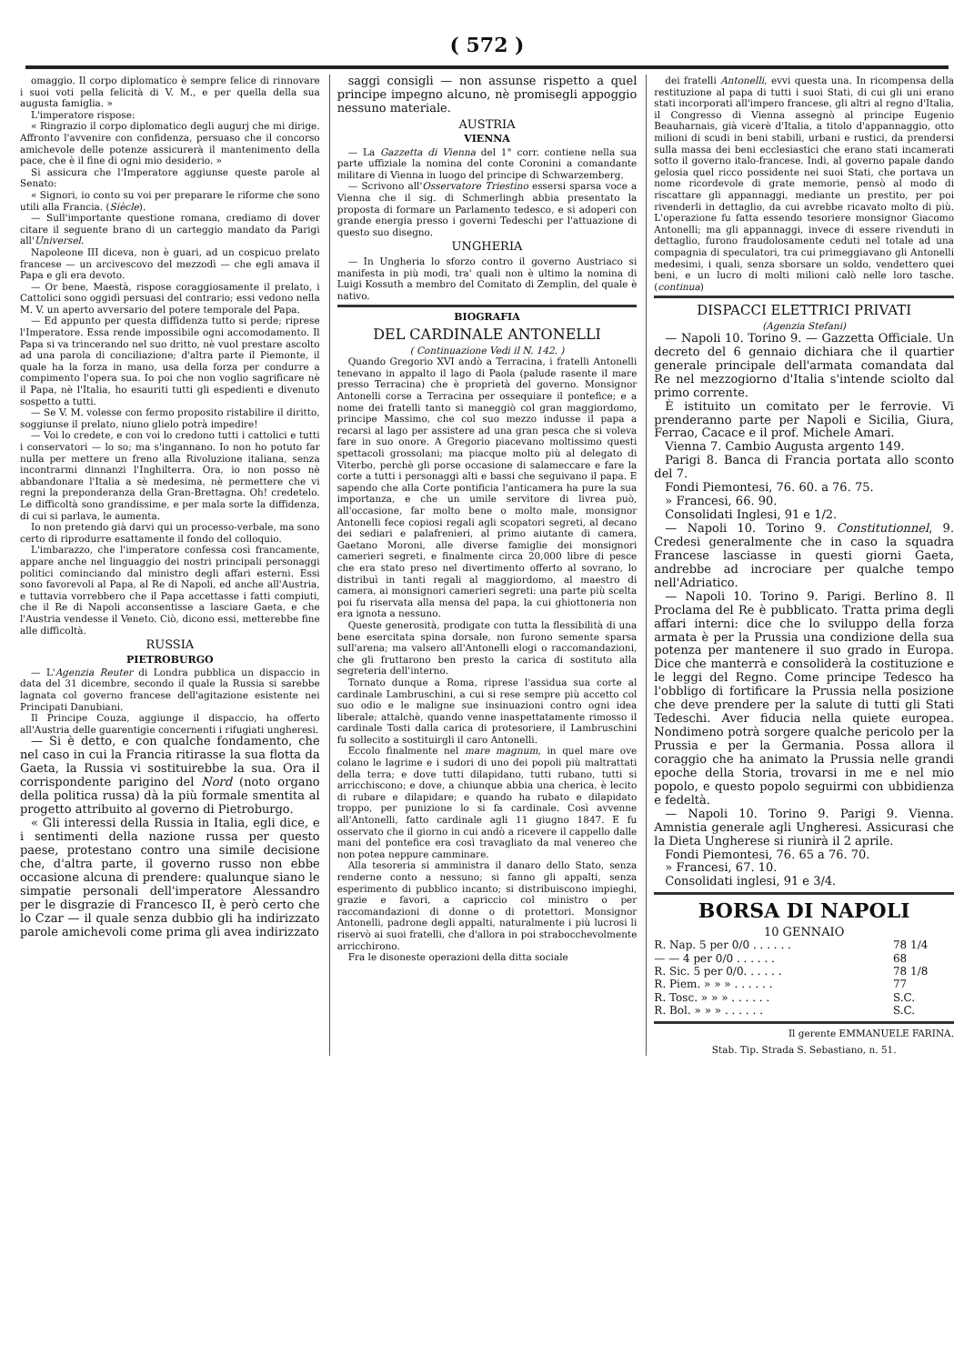( 572 )
omaggio. Il corpo diplomatico è sempre felice di rinnovare i suoi voti pella felicità di V. M., e per quella della sua augusta famiglia. »
L'imperatore rispose:
« Ringrazio il corpo diplomatico degli augurj che mi dirige. Affronto l'avvenire con confidenza, persuaso che il concorso amichevole delle potenze assicurerà il mantenimento della pace, che è il fine di ogni mio desiderio. »
Si assicura che l'Imperatore aggiunse queste parole al Senato:
« Signori, io conto su voi per preparare le riforme che sono utili alla Francia. (Siècle).
— Sull'importante questione romana, crediamo di dover citare il seguente brano di un carteggio mandato da Parigi all'Universel.
Napoleone III diceva, non è guari, ad un cospicuo prelato francese — un arcivescovo del mezzodì — che egli amava il Papa e gli era devoto.
— Or bene, Maestà, rispose coraggiosamente il prelato, i Cattolici sono oggidì persuasi del contrario; essi vedono nella M. V. un aperto avversario del potere temporale del Papa.
— Ed appunto per questa diffidenza tutto si perde; riprese l'Imperatore. Essa rende impossibile ogni accomodamento. Il Papa si va trincerando nel suo dritto, nè vuol prestare ascolto ad una parola di conciliazione; d'altra parte il Piemonte, il quale ha la forza in mano, usa della forza per condurre a compimento l'opera sua. Io poi che non voglio sagrificare nè il Papa, nè l'Italia, ho esauriti tutti gli espedienti e divenuto sospetto a tutti.
— Se V. M. volesse con fermo proposito ristabilire il diritto, soggiunse il prelato, niuno glielo potrà impedire!
— Voi lo credete, e con voi lo credono tutti i cattolici e tutti i conservatori — lo so; ma s'ingannano. Io non ho potuto far nulla per mettere un freno alla Rivoluzione italiana, senza incontrarmi dinnanzi l'Inghilterra. Ora, io non posso nè abbandonare l'Italia a sè medesima, nè permettere che vi regni la preponderanza della Gran-Brettagna. Oh! credetelo. Le difficoltà sono grandissime, e per mala sorte la diffidenza, di cui si parlava, le aumenta.
Io non pretendo già darvi qui un processo-verbale, ma sono certo di riprodurre esattamente il fondo del colloquio.
L'imbarazzo, che l'imperatore confessa così francamente, appare anche nel linguaggio dei nostri principali personaggi politici cominciando dal ministro degli affari esterni. Essi sono favorevoli al Papa, al Re di Napoli, ed anche all'Austria, e tuttavia vorrebbero che il Papa accettasse i fatti compiuti, che il Re di Napoli acconsentisse a lasciare Gaeta, e che l'Austria vendesse il Veneto. Ciò, dicono essi, metterebbe fine alle difficoltà.
RUSSIA
PIETROBURGO
— L'Agenzia Reuter di Londra pubblica un dispaccio in data del 31 dicembre, secondo il quale la Russia si sarebbe lagnata col governo francese dell'agitazione esistente nei Principati Danubiani.
Il Principe Couza, aggiunge il dispaccio, ha offerto all'Austria delle guarentigie concernenti i rifugiati ungheresi.
— Si è detto, e con qualche fondamento, che nel caso in cui la Francia ritirasse la sua flotta da Gaeta, la Russia vi sostituirebbe la sua. Ora il corrispondente parigino del Nord (noto organo della politica russa) dà la più formale smentita al progetto attribuito al governo di Pietroburgo.
« Gli interessi della Russia in Italia, egli dice, e i sentimenti della nazione russa per questo paese, protestano contro una simile decisione che, d'altra parte, il governo russo non ebbe occasione alcuna di prendere: qualunque siano le simpatie personali dell'imperatore Alessandro per le disgrazie di Francesco II, è però certo che lo Czar — il quale senza dubbio gli ha indirizzato parole amichevoli come prima gli avea indirizzato
saggi consigli — non assunse rispetto a quel principe impegno alcuno, nè promisegli appoggio nessuno materiale.
AUSTRIA
VIENNA
— La Gazzetta di Vienna del 1° corr. contiene nella sua parte uffiziale la nomina del conte Coronini a comandante militare di Vienna in luogo del principe di Schwarzemberg.
— Scrivono all'Osservatore Triestino essersi sparsa voce a Vienna che il sig. di Schmerlingh abbia presentato la proposta di formare un Parlamento tedesco, e si adoperi con grande energia presso i governi Tedeschi per l'attuazione di questo suo disegno.
UNGHERIA
— In Ungheria lo sforzo contro il governo Austriaco si manifesta in più modi, tra' quali non è ultimo la nomina di Luigi Kossuth a membro del Comitato di Zemplin, del quale è nativo.
BIOGRAFIA
DEL CARDINALE ANTONELLI
( Continuazione Vedi il N. 142. )
Quando Gregorio XVI andò a Terracina, i fratelli Antonelli tenevano in appalto il lago di Paola (palude rasente il mare presso Terracina) che è proprietà del governo. Monsignor Antonelli corse a Terracina per ossequiare il pontefice; e a nome dei fratelli tanto si maneggiò col gran maggiordomo, principe Massimo, che col suo mezzo indusse il papa a recarsi al lago per assistere ad una gran pesca che si voleva fare in suo onore. A Gregorio piacevano moltissimo questi spettacoli grossolani; ma piacque molto più al delegato di Viterbo, perchè gli porse occasione di salameccare e fare la corte a tutti i personaggi alti e bassi che seguivano il papa. E sapendo che alla Corte pontificia l'anticamera ha pure la sua importanza, e che un umile servitore di livrea può, all'occasione, far molto bene o molto male, monsignor Antonelli fece copiosi regali agli scopatori segreti, al decano dei sediari e palafrenieri, al primo aiutante di camera, Gaetano Moroni, alle diverse famiglie dei monsignori camerieri segreti, e finalmente circa 20,000 libre di pesce che era stato preso nel divertimento offerto al sovrano, lo distribuì in tanti regali al maggiordomo, al maestro di camera, ai monsignori camerieri segreti: una parte più scelta poi fu riservata alla mensa del papa, la cui ghiottoneria non era ignota a nessuno.
Queste generosità, prodigate con tutta la flessibilità di una bene esercitata spina dorsale, non furono semente sparsa sull'arena; ma valsero all'Antonelli elogi o raccomandazioni, che gli fruttarono ben presto la carica di sostituto alla segreteria dell'interno.
Tornato dunque a Roma, riprese l'assidua sua corte al cardinale Lambruschini, a cui si rese sempre più accetto col suo odio e le maligne sue insinuazioni contro ogni idea liberale; attalchè, quando venne inaspettatamente rimosso il cardinale Tosti dalla carica di protesoriere, il Lambruschini fu sollecito a sostituirgli il caro Antonelli.
Eccolo finalmente nel mare magnum, in quel mare ove colano le lagrime e i sudori di uno dei popoli più maltrattati della terra; e dove tutti dilapidano, tutti rubano, tutti si arricchiscono; e dove, a chiunque abbia una cherica, è lecito di rubare e dilapidare; e quando ha rubato e dilapidato troppo, per punizione lo si fa cardinale. Così avvenne all'Antonelli, fatto cardinale agli 11 giugno 1847. E fu osservato che il giorno in cui andò a ricevere il cappello dalle mani del pontefice era così travagliato da mal venereo che non potea neppure camminare.
Alla tesoreria si amministra il danaro dello Stato, senza renderne conto a nessuno; si fanno gli appalti, senza esperimento di pubblico incanto; si distribuiscono impieghi, grazie e favori, a capriccio col ministro o per raccomandazioni di donne o di protettori. Monsignor Antonelli, padrone degli appalti, naturalmente i più lucrosi li riservò ai suoi fratelli, che d'allora in poi strabocchevolmente arricchirono.
Fra le disoneste operazioni della ditta sociale
dei fratelli Antonelli, evvi questa una. In ricompensa della restituzione al papa di tutti i suoi Stati, di cui gli uni erano stati incorporati all'impero francese, gli altri al regno d'Italia, il Congresso di Vienna assegnò al principe Eugenio Beauharnais, già vicerè d'Italia, a titolo d'appannaggio, otto milioni di scudi in beni stabili, urbani e rustici, da prendersi sulla massa dei beni ecclesiastici che erano stati incamerati sotto il governo italo-francese. Indi, al governo papale dando gelosia quel ricco possidente nei suoi Stati, che portava un nome ricordevole di grate memorie, pensò al modo di riscattare gli appannaggi, mediante un prestito, per poi rivenderli in dettaglio, da cui avrebbe ricavato molto di più. L'operazione fu fatta essendo tesoriere monsignor Giacomo Antonelli; ma gli appannaggi, invece di essere rivenduti in dettaglio, furono fraudolosamente ceduti nel totale ad una compagnia di speculatori, tra cui primeggiavano gli Antonelli medesimi, i quali, senza sborsare un soldo, vendettero quei beni, e un lucro di molti milioni calò nelle loro tasche. (continua)
DISPACCI ELETTRICI PRIVATI
(Agenzia Stefani)
— Napoli 10. Torino 9. — Gazzetta Officiale. Un decreto del 6 gennaio dichiara che il quartier generale principale dell'armata comandata dal Re nel mezzogiorno d'Italia s'intende sciolto dal primo corrente.
È istituito un comitato per le ferrovie. Vi prenderanno parte per Napoli e Sicilia, Giura, Ferrao, Cacace e il prof. Michele Amari.
Vienna 7. Cambio Augusta argento 149.
Parigi 8. Banca di Francia portata allo sconto del 7.
Fondi Piemontesi, 76. 60. a 76. 75.
» Francesi, 66. 90.
Consolidati Inglesi, 91 e 1/2.
— Napoli 10. Torino 9. Constitutionnel, 9. Credesi generalmente che in caso la squadra Francese lasciasse in questi giorni Gaeta, andrebbe ad incrociare per qualche tempo nell'Adriatico.
— Napoli 10. Torino 9. Parigi. Berlino 8. Il Proclama del Re è pubblicato. Tratta prima degli affari interni: dice che lo sviluppo della forza armata è per la Prussia una condizione della sua potenza per mantenere il suo grado in Europa. Dice che manterrà e consoliderà la costituzione e le leggi del Regno. Come principe Tedesco ha l'obbligo di fortificare la Prussia nella posizione che deve prendere per la salute di tutti gli Stati Tedeschi. Aver fiducia nella quiete europea. Nondimeno potrà sorgere qualche pericolo per la Prussia e per la Germania. Possa allora il coraggio che ha animato la Prussia nelle grandi epoche della Storia, trovarsi in me e nel mio popolo, e questo popolo seguirmi con ubbidienza e fedeltà.
— Napoli 10. Torino 9. Parigi 9. Vienna. Amnistia generale agli Ungheresi. Assicurasi che la Dieta Ungherese si riunirà il 2 aprile.
Fondi Piemontesi, 76. 65 a 76. 70.
» Francesi, 67. 10.
Consolidati inglesi, 91 e 3/4.
BORSA DI NAPOLI
10 GENNAIO
| R. Nap. 5 per 0/0 . . . . . . | 78 1/4 |
| — — 4 per 0/0 . . . . . . | 68 |
| R. Sic. 5 per 0/0. . . . . . | 78 1/8 |
| R. Piem. » » » . . . . . . | 77 |
| R. Tosc. » » » . . . . . . | S.C. |
| R. Bol. » » » . . . . . . | S.C. |
Il gerente EMMANUELE FARINA.
Stab. Tip. Strada S. Sebastiano, n. 51.